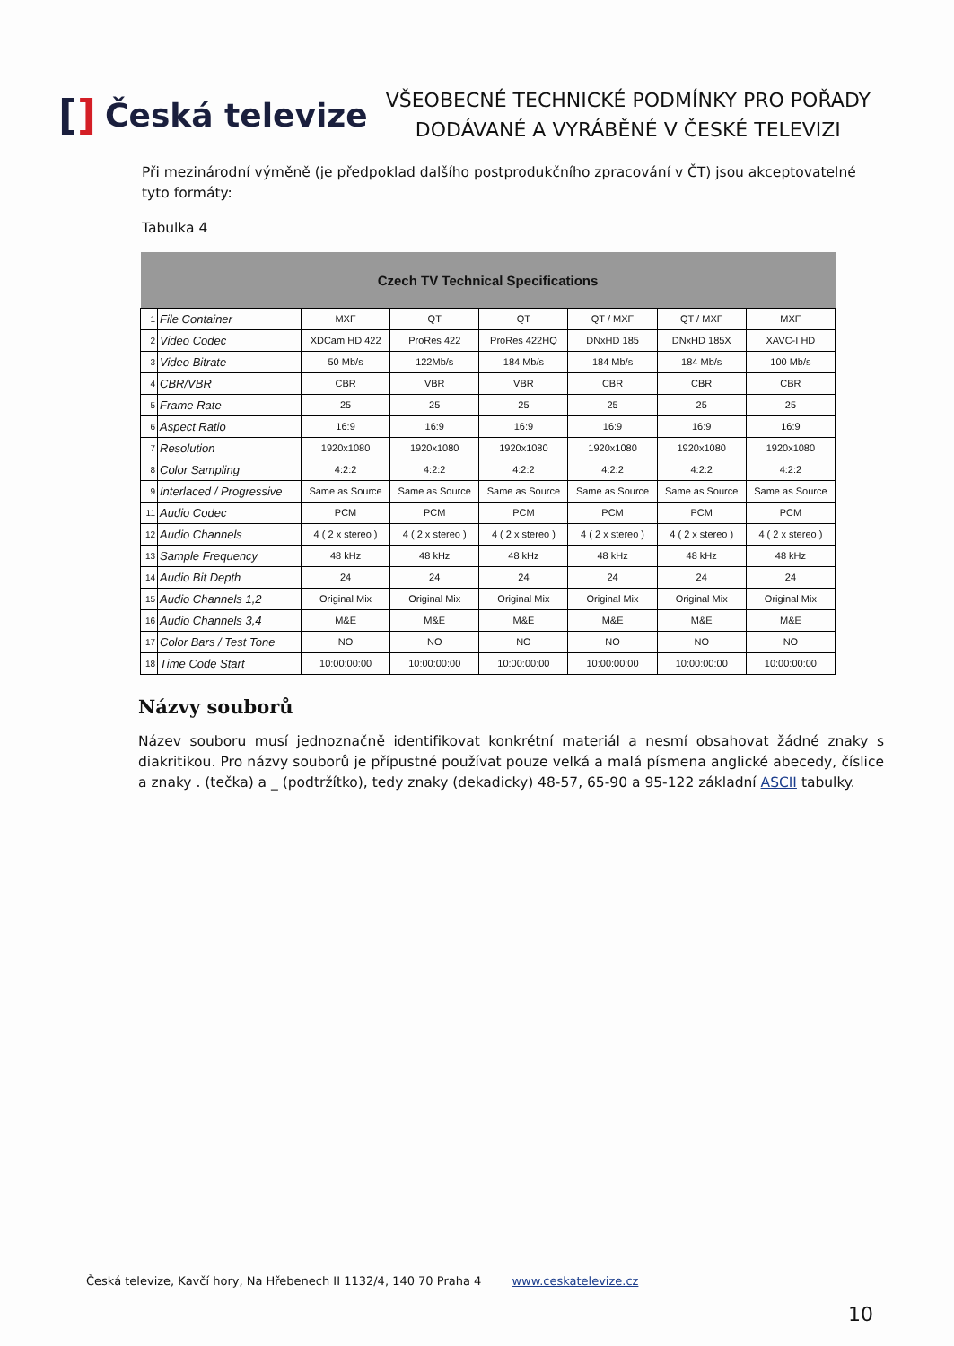[] Česká televize
VŠEOBECNÉ TECHNICKÉ PODMÍNKY PRO POŘADY
DODÁVANÉ A VYRÁBĚNÉ V ČESKÉ TELEVIZI
Při mezinárodní výměně (je předpoklad dalšího postprodukčního zpracování v ČT) jsou akceptovatelné tyto formáty:
Tabulka 4
| Czech TV Technical Specifications | | | | | | | |
| --- | --- | --- | --- | --- | --- | --- | --- |
| 1 | File Container | MXF | QT | QT | QT / MXF | QT / MXF | MXF |
| 2 | Video Codec | XDCam HD 422 | ProRes 422 | ProRes 422HQ | DNxHD 185 | DNxHD 185X | XAVC-I HD |
| 3 | Video Bitrate | 50 Mb/s | 122Mb/s | 184 Mb/s | 184 Mb/s | 184 Mb/s | 100 Mb/s |
| 4 | CBR/VBR | CBR | VBR | VBR | CBR | CBR | CBR |
| 5 | Frame Rate | 25 | 25 | 25 | 25 | 25 | 25 |
| 6 | Aspect Ratio | 16:9 | 16:9 | 16:9 | 16:9 | 16:9 | 16:9 |
| 7 | Resolution | 1920x1080 | 1920x1080 | 1920x1080 | 1920x1080 | 1920x1080 | 1920x1080 |
| 8 | Color Sampling | 4:2:2 | 4:2:2 | 4:2:2 | 4:2:2 | 4:2:2 | 4:2:2 |
| 9 | Interlaced / Progressive | Same as Source | Same as Source | Same as Source | Same as Source | Same as Source | Same as Source |
| 11 | Audio Codec | PCM | PCM | PCM | PCM | PCM | PCM |
| 12 | Audio Channels | 4 ( 2 x stereo ) | 4 ( 2 x stereo ) | 4 ( 2 x stereo ) | 4 ( 2 x stereo ) | 4 ( 2 x stereo ) | 4 ( 2 x stereo ) |
| 13 | Sample Frequency | 48 kHz | 48 kHz | 48 kHz | 48 kHz | 48 kHz | 48 kHz |
| 14 | Audio Bit Depth | 24 | 24 | 24 | 24 | 24 | 24 |
| 15 | Audio Channels 1,2 | Original Mix | Original Mix | Original Mix | Original Mix | Original Mix | Original Mix |
| 16 | Audio Channels 3,4 | M&E | M&E | M&E | M&E | M&E | M&E |
| 17 | Color Bars / Test Tone | NO | NO | NO | NO | NO | NO |
| 18 | Time Code Start | 10:00:00:00 | 10:00:00:00 | 10:00:00:00 | 10:00:00:00 | 10:00:00:00 | 10:00:00:00 |
Názvy souborů
Název souboru musí jednoznačně identifikovat konkrétní materiál a nesmí obsahovat žádné znaky s diakritikou. Pro názvy souborů je přípustné používat pouze velká a malá písmena anglické abecedy, číslice a znaky . (tečka) a _ (podtržítko), tedy znaky (dekadicky) 48-57, 65-90 a 95-122 základní ASCII tabulky.
Česká televize, Kavčí hory, Na Hřebenech II 1132/4, 140 70 Praha 4 www.ceskatelevize.cz
10